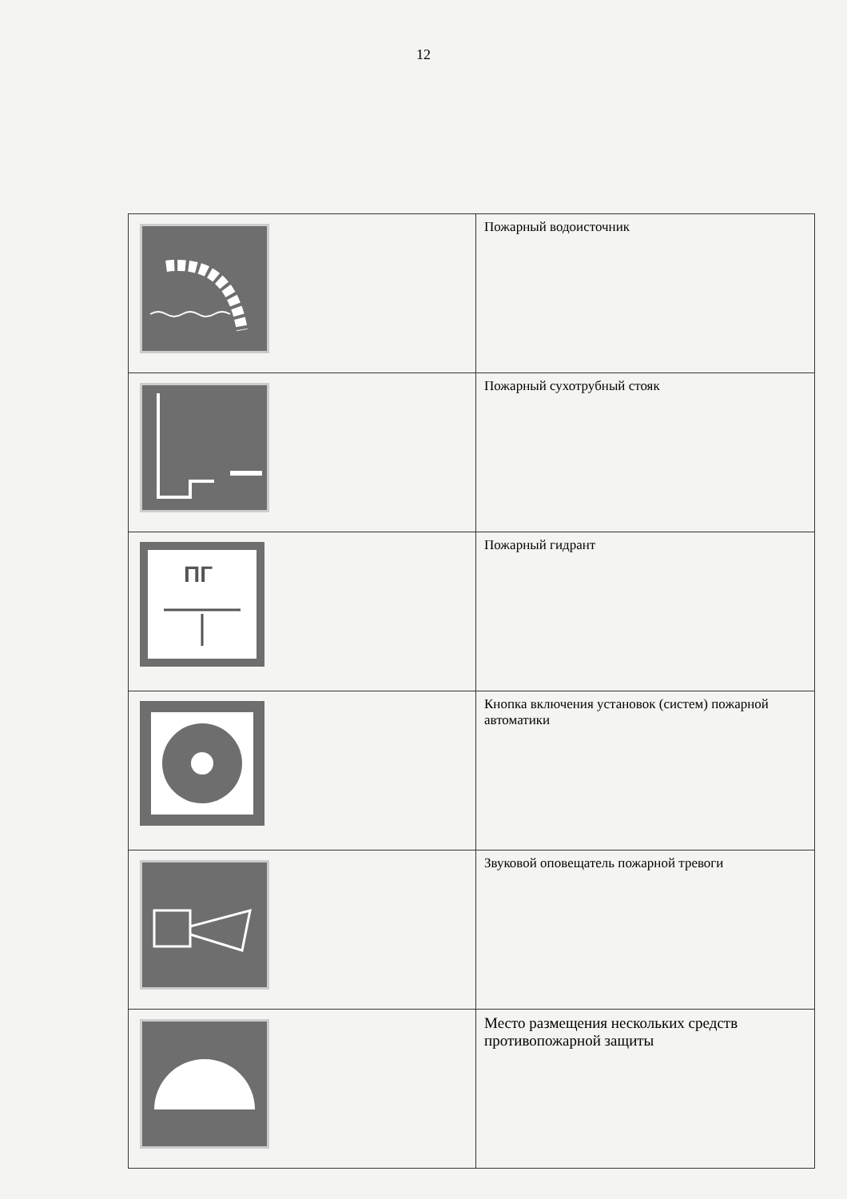12
| | Пожарный водоисточник |
| | Пожарный сухотрубный стояк |
| ПГ | Пожарный гидрант |
| | Кнопка включения установок (систем) пожарной автоматики |
| | Звуковой оповещатель пожарной тревоги |
| | Место размещения нескольких средств противопожарной защиты |